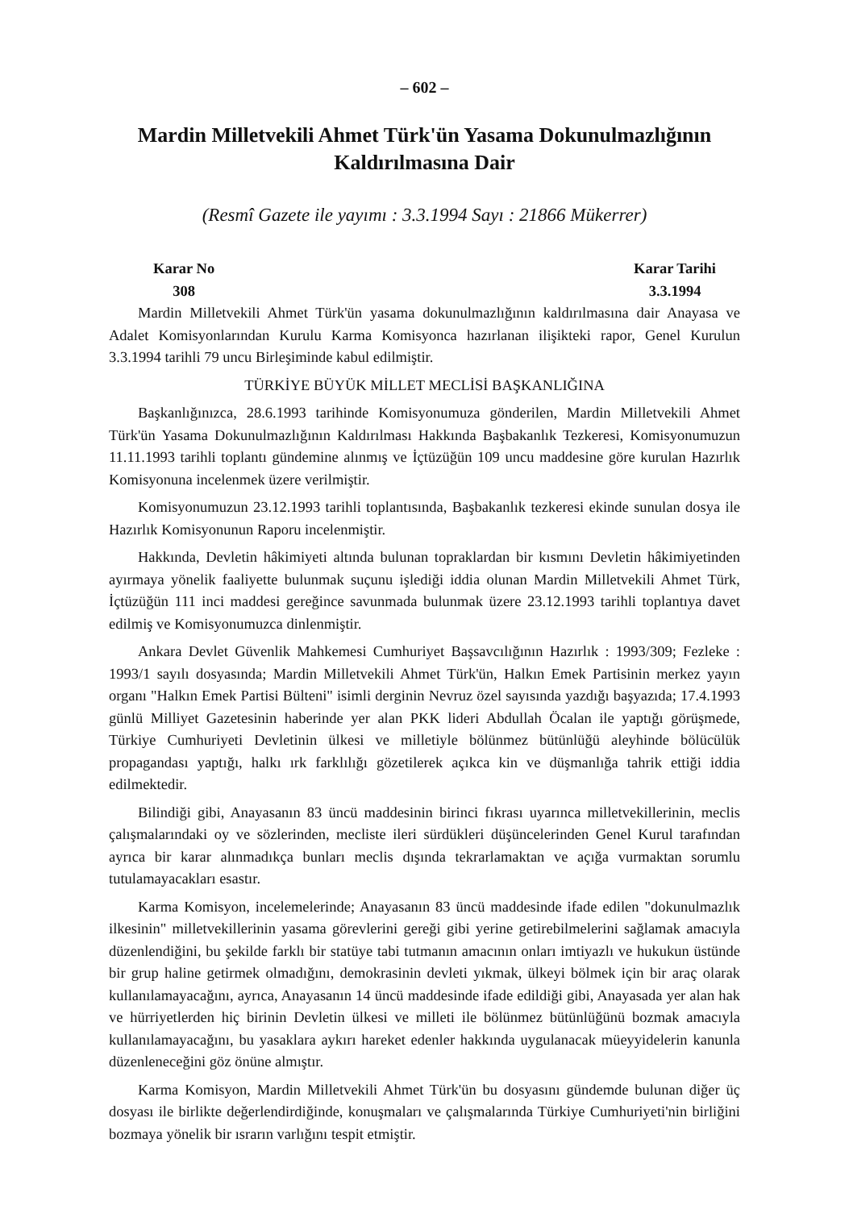– 602 –
Mardin Milletvekili Ahmet Türk'ün Yasama Dokunulmazlığının
Kaldırılmasına Dair
(Resmî Gazete ile yayımı : 3.3.1994 Sayı : 21866 Mükerrer)
Karar No
308
Karar Tarihi
3.3.1994
Mardin Milletvekili Ahmet Türk'ün yasama dokunulmazlığının kaldırılmasına dair Anayasa ve Adalet Komisyonlarından Kurulu Karma Komisyonca hazırlanan ilişikteki rapor, Genel Kurulun 3.3.1994 tarihli 79 uncu Birleşiminde kabul edilmiştir.
TÜRKİYE BÜYÜK MİLLET MECLİSİ BAŞKANLIĞINA
Başkanlığınızca, 28.6.1993 tarihinde Komisyonumuza gönderilen, Mardin Milletvekili Ahmet Türk'ün Yasama Dokunulmazlığının Kaldırılması Hakkında Başbakanlık Tezkeresi, Komisyonumuzun 11.11.1993 tarihli toplantı gündemine alınmış ve İçtüzüğün 109 uncu maddesine göre kurulan Hazırlık Komisyonuna incelenmek üzere verilmiştir.
Komisyonumuzun 23.12.1993 tarihli toplantısında, Başbakanlık tezkeresi ekinde sunulan dosya ile Hazırlık Komisyonunun Raporu incelenmiştir.
Hakkında, Devletin hâkimiyeti altında bulunan topraklardan bir kısmını Devletin hâkimiyetinden ayırmaya yönelik faaliyette bulunmak suçunu işlediği iddia olunan Mardin Milletvekili Ahmet Türk, İçtüzüğün 111 inci maddesi gereğince savunmada bulunmak üzere 23.12.1993 tarihli toplantıya davet edilmiş ve Komisyonumuzca dinlenmiştir.
Ankara Devlet Güvenlik Mahkemesi Cumhuriyet Başsavcılığının Hazırlık : 1993/309; Fezleke : 1993/1 sayılı dosyasında; Mardin Milletvekili Ahmet Türk'ün, Halkın Emek Partisinin merkez yayın organı "Halkın Emek Partisi Bülteni" isimli derginin Nevruz özel sayısında yazdığı başyazıda; 17.4.1993 günlü Milliyet Gazetesinin haberinde yer alan PKK lideri Abdullah Öcalan ile yaptığı görüşmede, Türkiye Cumhuriyeti Devletinin ülkesi ve milletiyle bölünmez bütünlüğü aleyhinde bölücülük propagandası yaptığı, halkı ırk farklılığı gözetilerek açıkca kin ve düşmanlığa tahrik ettiği iddia edilmektedir.
Bilindiği gibi, Anayasanın 83 üncü maddesinin birinci fıkrası uyarınca milletvekillerinin, meclis çalışmalarındaki oy ve sözlerinden, mecliste ileri sürdükleri düşüncelerinden Genel Kurul tarafından ayrıca bir karar alınmadıkça bunları meclis dışında tekrarlamaktan ve açığa vurmaktan sorumlu tutulamayacakları esastır.
Karma Komisyon, incelemelerinde; Anayasanın 83 üncü maddesinde ifade edilen "dokunulmazlık ilkesinin" milletvekillerinin yasama görevlerini gereği gibi yerine getirebilmelerini sağlamak amacıyla düzenlendiğini, bu şekilde farklı bir statüye tabi tutmanın amacının onları imtiyazlı ve hukukun üstünde bir grup haline getirmek olmadığını, demokrasinin devleti yıkmak, ülkeyi bölmek için bir araç olarak kullanılamayacağını, ayrıca, Anayasanın 14 üncü maddesinde ifade edildiği gibi, Anayasada yer alan hak ve hürriyetlerden hiç birinin Devletin ülkesi ve milleti ile bölünmez bütünlüğünü bozmak amacıyla kullanılamayacağını, bu yasaklara aykırı hareket edenler hakkında uygulanacak müeyyidelerin kanunla düzenleneceğini göz önüne almıştır.
Karma Komisyon, Mardin Milletvekili Ahmet Türk'ün bu dosyasını gündemde bulunan diğer üç dosyası ile birlikte değerlendirdiğinde, konuşmaları ve çalışmalarında Türkiye Cumhuriyeti'nin birliğini bozmaya yönelik bir ısrarın varlığını tespit etmiştir.